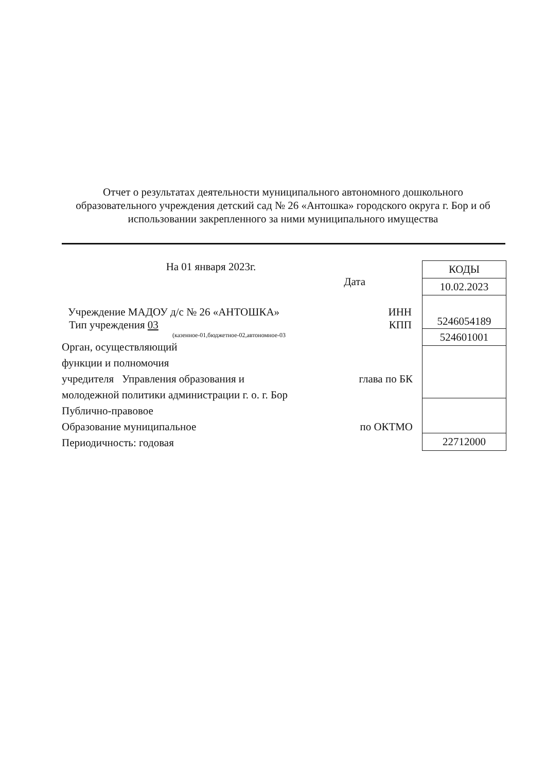Отчет о результатах деятельности муниципального автономного дошкольного образовательного учреждения детский сад № 26 «Антошка» городского округа г. Бор и об использовании закрепленного за ними муниципального имущества
На 01 января 2023г.
Дата
Учреждение МАДОУ д/с № 26 «АНТОШКА» ИНН
Тип учреждения 03 КПП
(казенное-01,бюджетное-02,автономное-03
Орган, осуществляющий
функции и полномочия
учредителя Управления образования и глава по БК
молодежной политики администрации г. о. г. Бор
Публично-правовое
Образование муниципальное по ОКТМО
Периодичность: годовая
| КОДЫ |
| 10.02.2023 |
| 5246054189 |
| 524601001 |
| 22712000 |